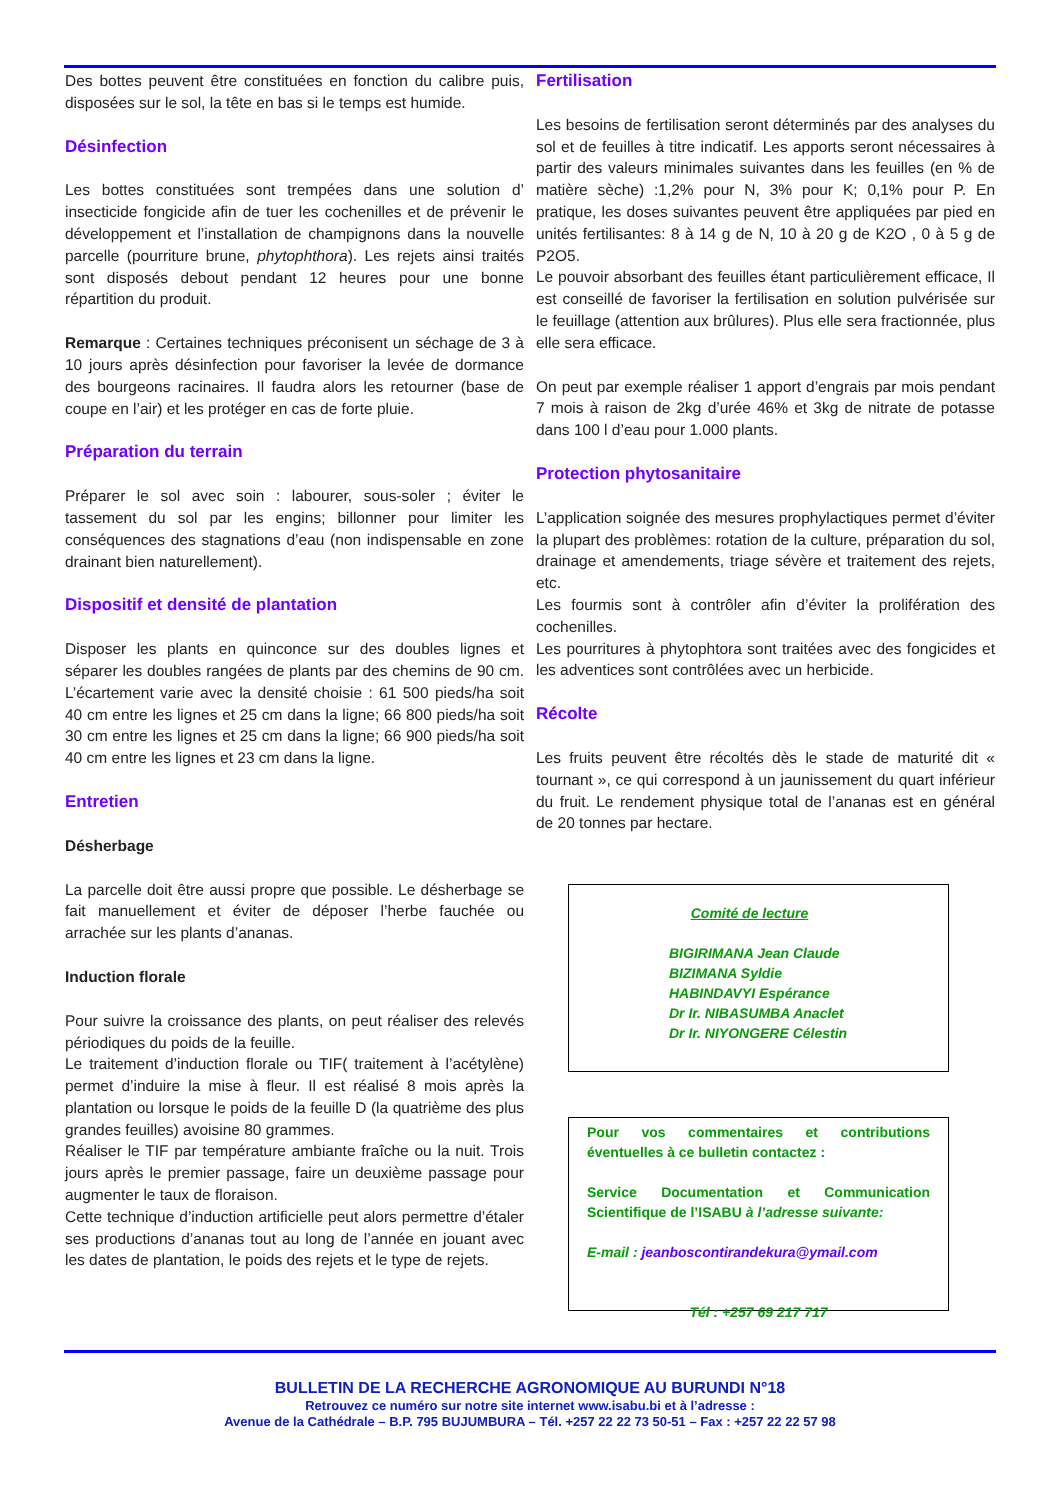Des bottes peuvent être constituées en fonction du calibre puis, disposées sur le sol, la tête en bas si le temps est humide.
Désinfection
Les bottes constituées sont trempées dans une solution d’ insecticide fongicide afin de tuer les cochenilles et de prévenir le développement et l’installation de champignons dans la nouvelle parcelle (pourriture brune, phytophthora). Les rejets ainsi traités sont disposés debout pendant 12 heures pour une bonne répartition du produit.
Remarque : Certaines techniques préconisent un séchage de 3 à 10 jours après désinfection pour favoriser la levée de dormance des bourgeons racinaires. Il faudra alors les retourner (base de coupe en l’air) et les protéger en cas de forte pluie.
Préparation du terrain
Préparer le sol avec soin : labourer, sous-soler ; éviter le tassement du sol par les engins; billonner pour limiter les conséquences des stagnations d’eau (non indispensable en zone drainant bien naturellement).
Dispositif et densité de plantation
Disposer les plants en quinconce sur des doubles lignes et séparer les doubles rangées de plants par des chemins de 90 cm. L’écartement varie avec la densité choisie : 61 500 pieds/ha soit 40 cm entre les lignes et 25 cm dans la ligne; 66 800 pieds/ha soit 30 cm entre les lignes et 25 cm dans la ligne; 66 900 pieds/ha soit 40 cm entre les lignes et 23 cm dans la ligne.
Entretien
Désherbage
La parcelle doit être aussi propre que possible. Le désherbage se fait manuellement et éviter de déposer l’herbe fauchée ou arrachée sur les plants d’ananas.
Induction florale
Pour suivre la croissance des plants, on peut réaliser des relevés périodiques du poids de la feuille.
Le traitement d’induction florale ou TIF( traitement à l’acétylène) permet d’induire la mise à fleur. Il est réalisé 8 mois après la plantation ou lorsque le poids de la feuille D (la quatrième des plus grandes feuilles) avoisine 80 grammes.
Réaliser le TIF par température ambiante fraîche ou la nuit. Trois jours après le premier passage, faire un deuxième passage pour augmenter le taux de floraison.
Cette technique d’induction artificielle peut alors permettre d’étaler ses productions d’ananas tout au long de l’année en jouant avec les dates de plantation, le poids des rejets et le type de rejets.
Fertilisation
Les besoins de fertilisation seront déterminés par des analyses du sol et de feuilles à titre indicatif. Les apports seront nécessaires à partir des valeurs minimales suivantes dans les feuilles (en % de matière sèche) :1,2% pour N, 3% pour K; 0,1% pour P. En pratique, les doses suivantes peuvent être appliquées par pied en unités fertilisantes: 8 à 14 g de N, 10 à 20 g de K2O , 0 à 5 g de P2O5.
Le pouvoir absorbant des feuilles étant particulièrement efficace, Il est conseillé de favoriser la fertilisation en solution pulvérisée sur le feuillage (attention aux brûlures). Plus elle sera fractionnée, plus elle sera efficace.
On peut par exemple réaliser 1 apport d’engrais par mois pendant 7 mois à raison de 2kg d’urée 46% et 3kg de nitrate de potasse dans 100 l d’eau pour 1.000 plants.
Protection phytosanitaire
L’application soignée des mesures prophylactiques permet d’éviter la plupart des problèmes: rotation de la culture, préparation du sol, drainage et amendements, triage sévère et traitement des rejets, etc.
Les fourmis sont à contrôler afin d’éviter la prolifération des cochenilles.
Les pourritures à phytophtora sont traitées avec des fongicides et les adventices sont contrôlées avec un herbicide.
Récolte
Les fruits peuvent être récoltés dès le stade de maturité dit « tournant », ce qui correspond à un jaunissement du quart inférieur du fruit. Le rendement physique total de l’ananas est en général de 20 tonnes par hectare.
Comité de lecture
BIGIRIMANA Jean Claude
BIZIMANA Syldie
HABINDAVYI Espérance
Dr Ir. NIBASUMBA Anaclet
Dr Ir. NIYONGERE Célestin
Pour vos commentaires et contributions éventuelles à ce bulletin contactez :
Service Documentation et Communication Scientifique de l’ISABU à l’adresse suivante:
E-mail : jeanboscontirandekura@ymail.com
Tél : +257 69 217 717
BULLETIN DE LA RECHERCHE AGRONOMIQUE AU BURUNDI N°18
Retrouvez ce numéro sur notre site internet www.isabu.bi et à l’adresse :
Avenue de la Cathédrale – B.P. 795 BUJUMBURA – Tél. +257 22 22 73 50-51 – Fax : +257 22 22 57 98